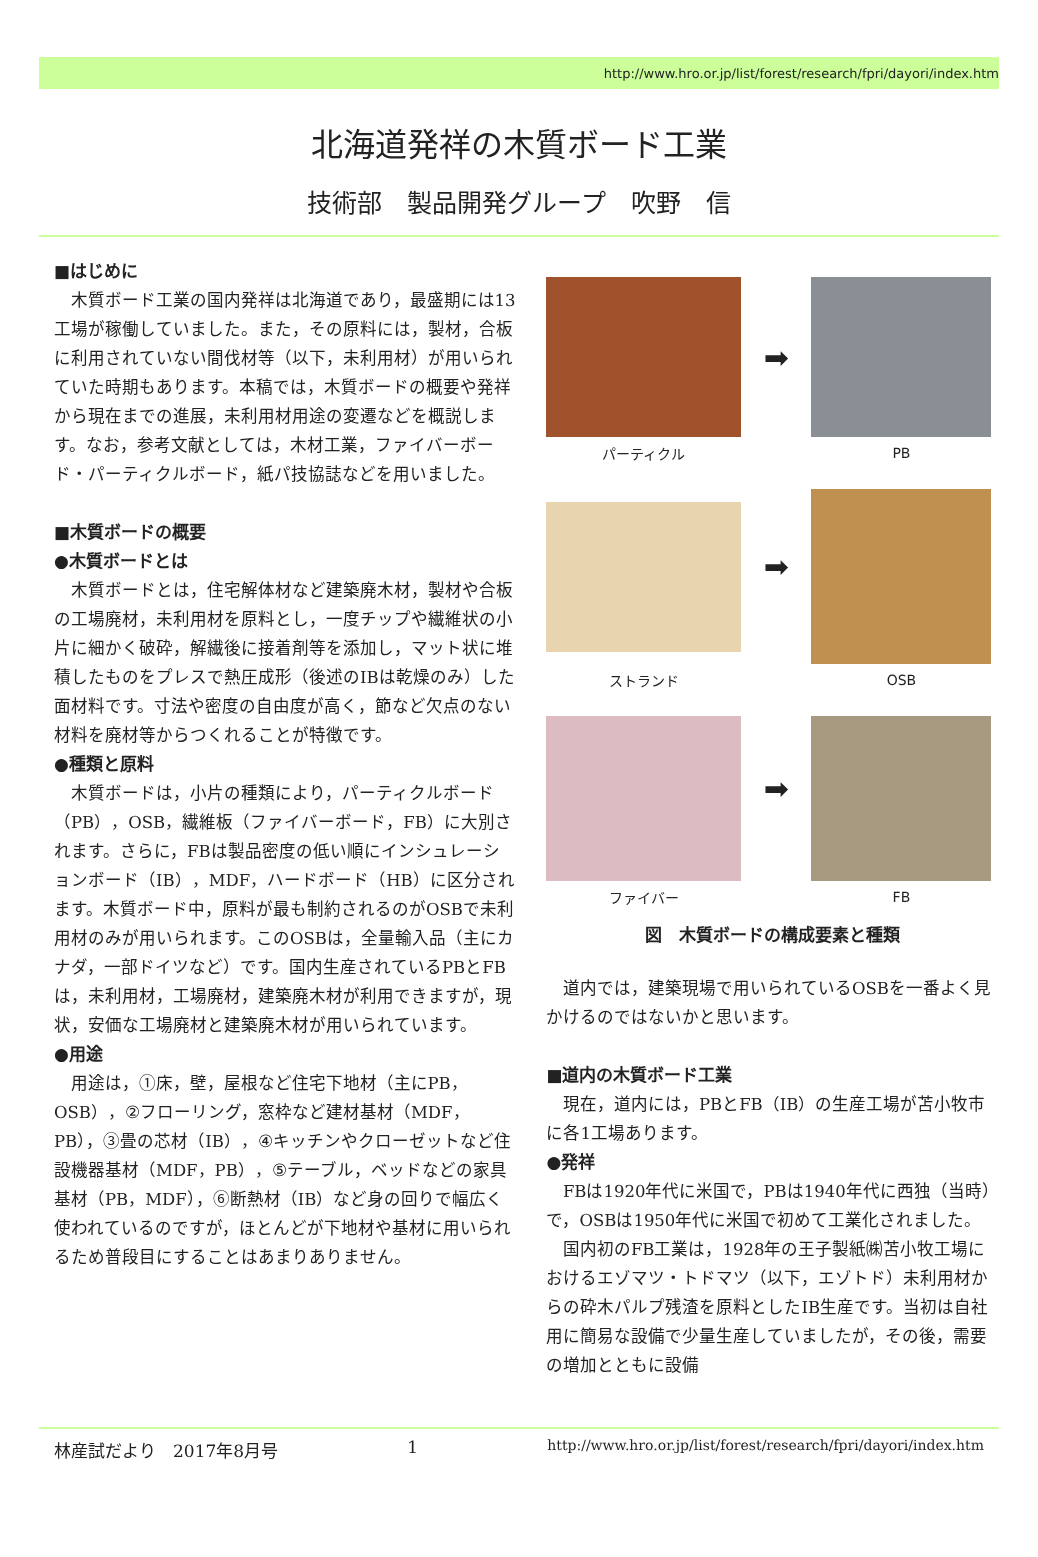http://www.hro.or.jp/list/forest/research/fpri/dayori/index.htm
北海道発祥の木質ボード工業
技術部　製品開発グループ　吹野　信
■はじめに
木質ボード工業の国内発祥は北海道であり，最盛期には13工場が稼働していました。また，その原料には，製材，合板に利用されていない間伐材等（以下，未利用材）が用いられていた時期もあります。本稿では，木質ボードの概要や発祥から現在までの進展，未利用材用途の変遷などを概説します。なお，参考文献としては，木材工業，ファイバーボード・パーティクルボード，紙パ技協誌などを用いました。
■木質ボードの概要
●木質ボードとは
木質ボードとは，住宅解体材など建築廃木材，製材や合板の工場廃材，未利用材を原料とし，一度チップや繊維状の小片に細かく破砕，解繊後に接着剤等を添加し，マット状に堆積したものをプレスで熱圧成形（後述のIBは乾燥のみ）した面材料です。寸法や密度の自由度が高く，節など欠点のない材料を廃材等からつくれることが特徴です。
●種類と原料
木質ボードは，小片の種類により，パーティクルボード（PB），OSB，繊維板（ファイバーボード，FB）に大別されます。さらに，FBは製品密度の低い順にインシュレーションボード（IB），MDF，ハードボード（HB）に区分されます。木質ボード中，原料が最も制約されるのがOSBで未利用材のみが用いられます。このOSBは，全量輸入品（主にカナダ，一部ドイツなど）です。国内生産されているPBとFBは，未利用材，工場廃材，建築廃木材が利用できますが，現状，安価な工場廃材と建築廃木材が用いられています。
●用途
用途は，①床，壁，屋根など住宅下地材（主にPB，OSB），②フローリング，窓枠など建材基材（MDF，PB），③畳の芯材（IB），④キッチンやクローゼットなど住設機器基材（MDF，PB），⑤テーブル，ベッドなどの家具基材（PB，MDF），⑥断熱材（IB）など身の回りで幅広く使われているのですが，ほとんどが下地材や基材に用いられるため普段目にすることはあまりありません。
➡
パーティクル
PB
➡
ストランド
OSB
➡
ファイバー
FB
図　木質ボードの構成要素と種類
道内では，建築現場で用いられているOSBを一番よく見かけるのではないかと思います。
■道内の木質ボード工業
現在，道内には，PBとFB（IB）の生産工場が苫小牧市に各1工場あります。
●発祥
FBは1920年代に米国で，PBは1940年代に西独（当時）で，OSBは1950年代に米国で初めて工業化されました。
国内初のFB工業は，1928年の王子製紙㈱苫小牧工場におけるエゾマツ・トドマツ（以下，エゾトド）未利用材からの砕木パルプ残渣を原料としたIB生産です。当初は自社用に簡易な設備で少量生産していましたが，その後，需要の増加とともに設備
林産試だより　2017年8月号 1 http://www.hro.or.jp/list/forest/research/fpri/dayori/index.htm